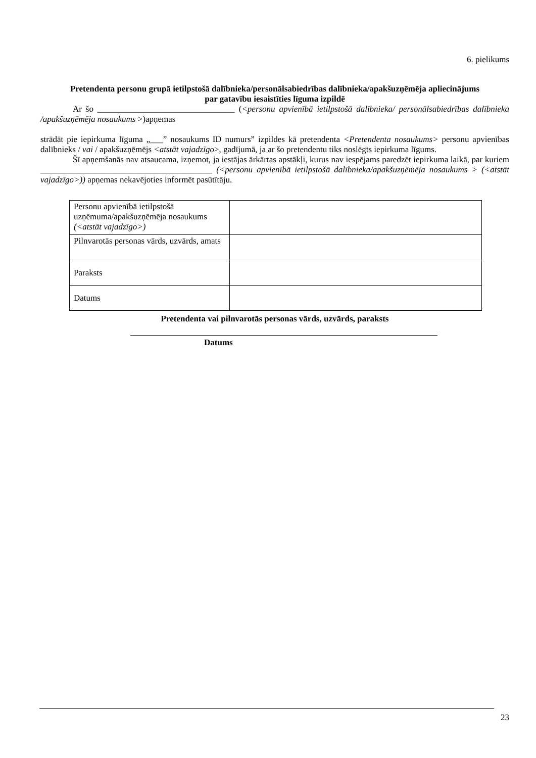6. pielikums
Pretendenta personu grupā ietilpstošā dalībnieka/personālsabiedrības dalībnieka/apakšuzņēmēja apliecinājums
par gatavību iesaistīties līguma izpildē
Ar šo ________________________________ (<personu apvienībā ietilpstošā dalībnieka/ personālsabiedrības dalībnieka /apakšuzņēmēja nosaukums >)apņemas
strādāt pie iepirkuma līguma „___” nosaukums ID numurs” izpildes kā pretendenta <Pretendenta nosaukums> personu apvienības dalībnieks / vai / apakšuzņēmējs <atstāt vajadzīgo>, gadījumā, ja ar šo pretendentu tiks noslēgts iepirkuma līgums.
Šī apņemšanās nav atsaucama, izņemot, ja iestājas ārkārtas apstākļi, kurus nav iespējams paredzēt iepirkuma laikā, par kuriem ________________________________________ (<personu apvienībā ietilpstošā dalībnieka/apakšuzņēmēja nosaukums > (<atstāt vajadzīgo>)) apņemas nekavējoties informēt pasūtītāju.
| Personu apvienībā ietilpstošā uzņēmuma/apakšuzņēmēja nosaukums (<atstāt vajadzīgo>) | |
| Pilnvarotās personas vārds, uzvārds, amats | |
| Paraksts | |
| Datums | |
Pretendenta vai pilnvarotās personas vārds, uzvārds, paraksts
Datums
23